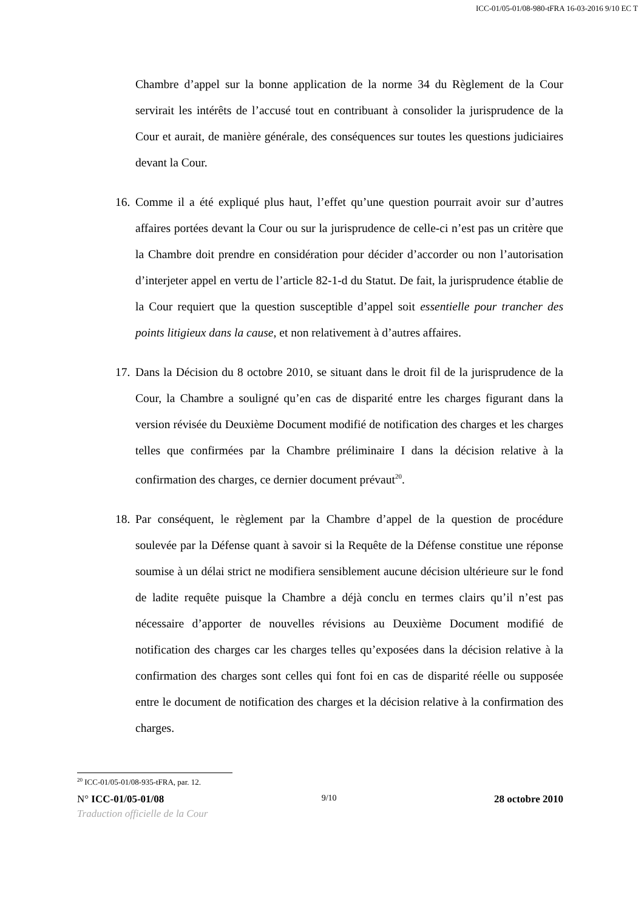ICC-01/05-01/08-980-tFRA 16-03-2016 9/10 EC T
Chambre d’appel sur la bonne application de la norme 34 du Règlement de la Cour servirait les intérêts de l’accusé tout en contribuant à consolider la jurisprudence de la Cour et aurait, de manière générale, des conséquences sur toutes les questions judiciaires devant la Cour.
16. Comme il a été expliqué plus haut, l’effet qu’une question pourrait avoir sur d’autres affaires portées devant la Cour ou sur la jurisprudence de celle-ci n’est pas un critère que la Chambre doit prendre en considération pour décider d’accorder ou non l’autorisation d’interjeter appel en vertu de l’article 82-1-d du Statut. De fait, la jurisprudence établie de la Cour requiert que la question susceptible d’appel soit essentielle pour trancher des points litigieux dans la cause, et non relativement à d’autres affaires.
17. Dans la Décision du 8 octobre 2010, se situant dans le droit fil de la jurisprudence de la Cour, la Chambre a souligné qu’en cas de disparité entre les charges figurant dans la version révisée du Deuxième Document modifié de notification des charges et les charges telles que confirmées par la Chambre préliminaire I dans la décision relative à la confirmation des charges, ce dernier document prévaut<sup>20</sup>.
18. Par conséquent, le règlement par la Chambre d’appel de la question de procédure soulevée par la Défense quant à savoir si la Requête de la Défense constitue une réponse soumise à un délai strict ne modifiera sensiblement aucune décision ultérieure sur le fond de ladite requête puisque la Chambre a déjà conclu en termes clairs qu’il n’est pas nécessaire d’apporter de nouvelles révisions au Deuxième Document modifié de notification des charges car les charges telles qu’exposées dans la décision relative à la confirmation des charges sont celles qui font foi en cas de disparité réelle ou supposée entre le document de notification des charges et la décision relative à la confirmation des charges.
<sup>20</sup> ICC-01/05-01/08-935-tFRA, par. 12.
N° ICC-01/05-01/08 9/10 28 octobre 2010
Traduction officielle de la Cour